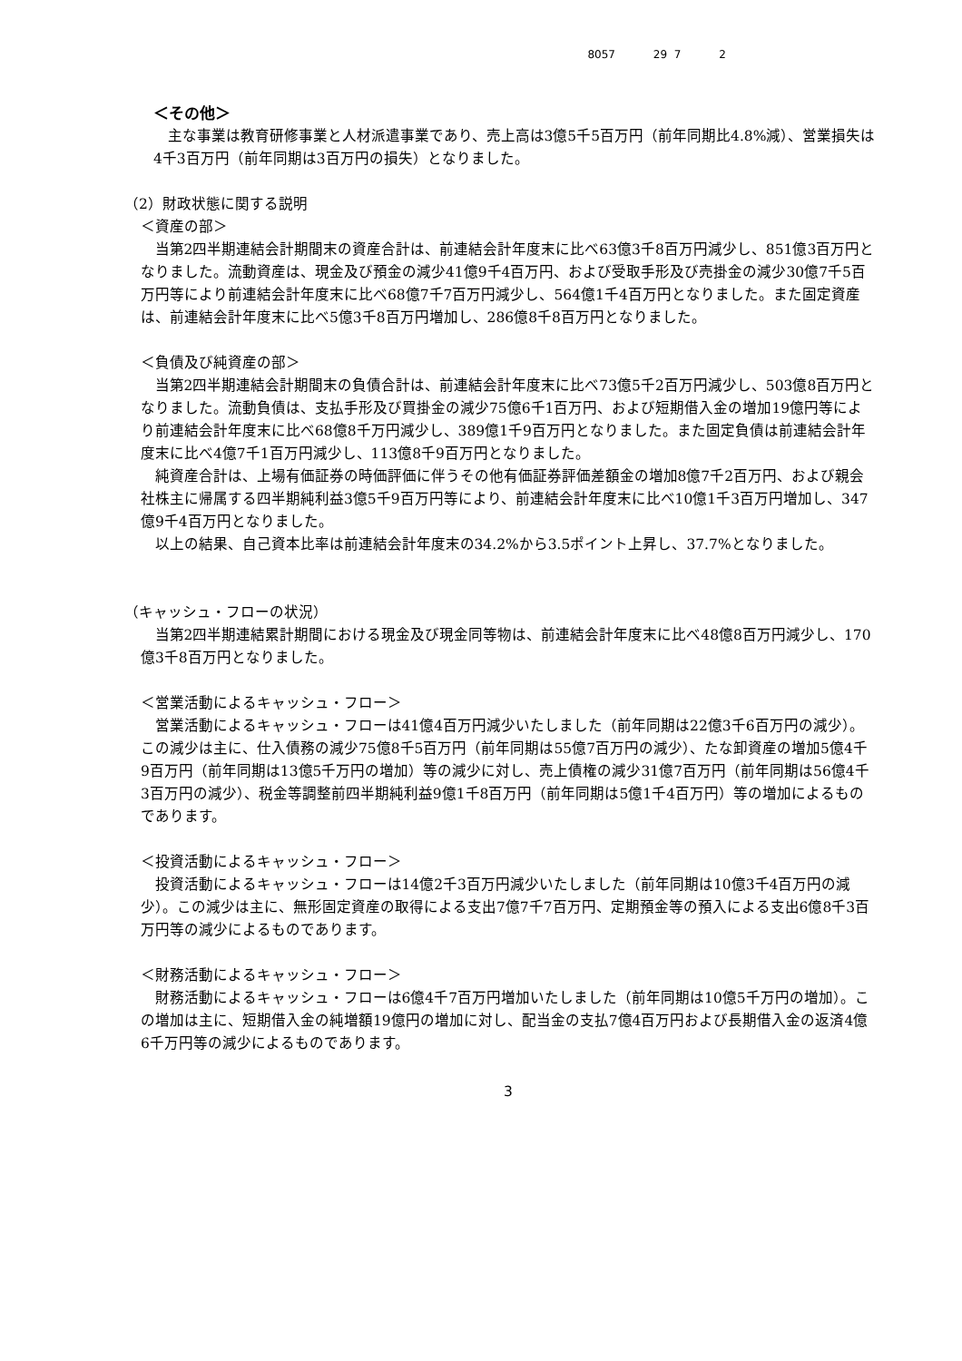8057 29 7 2
＜その他＞
主な事業は教育研修事業と人材派遣事業であり、売上高は3億5千5百万円（前年同期比4.8%減）、営業損失は4千3百万円（前年同期は3百万円の損失）となりました。
（2）財政状態に関する説明
＜資産の部＞
当第2四半期連結会計期間末の資産合計は、前連結会計年度末に比べ63億3千8百万円減少し、851億3百万円となりました。流動資産は、現金及び預金の減少41億9千4百万円、および受取手形及び売掛金の減少30億7千5百万円等により前連結会計年度末に比べ68億7千7百万円減少し、564億1千4百万円となりました。また固定資産は、前連結会計年度末に比べ5億3千8百万円増加し、286億8千8百万円となりました。
＜負債及び純資産の部＞
当第2四半期連結会計期間末の負債合計は、前連結会計年度末に比べ73億5千2百万円減少し、503億8百万円となりました。流動負債は、支払手形及び買掛金の減少75億6千1百万円、および短期借入金の増加19億円等により前連結会計年度末に比べ68億8千万円減少し、389億1千9百万円となりました。また固定負債は前連結会計年度末に比べ4億7千1百万円減少し、113億8千9百万円となりました。
純資産合計は、上場有価証券の時価評価に伴うその他有価証券評価差額金の増加8億7千2百万円、および親会社株主に帰属する四半期純利益3億5千9百万円等により、前連結会計年度末に比べ10億1千3百万円増加し、347億9千4百万円となりました。
以上の結果、自己資本比率は前連結会計年度末の34.2%から3.5ポイント上昇し、37.7%となりました。
（キャッシュ・フローの状況）
当第2四半期連結累計期間における現金及び現金同等物は、前連結会計年度末に比べ48億8百万円減少し、170億3千8百万円となりました。
＜営業活動によるキャッシュ・フロー＞
営業活動によるキャッシュ・フローは41億4百万円減少いたしました（前年同期は22億3千6百万円の減少）。この減少は主に、仕入債務の減少75億8千5百万円（前年同期は55億7百万円の減少）、たな卸資産の増加5億4千9百万円（前年同期は13億5千万円の増加）等の減少に対し、売上債権の減少31億7百万円（前年同期は56億4千3百万円の減少）、税金等調整前四半期純利益9億1千8百万円（前年同期は5億1千4百万円）等の増加によるものであります。
＜投資活動によるキャッシュ・フロー＞
投資活動によるキャッシュ・フローは14億2千3百万円減少いたしました（前年同期は10億3千4百万円の減少）。この減少は主に、無形固定資産の取得による支出7億7千7百万円、定期預金等の預入による支出6億8千3百万円等の減少によるものであります。
＜財務活動によるキャッシュ・フロー＞
財務活動によるキャッシュ・フローは6億4千7百万円増加いたしました（前年同期は10億5千万円の増加）。この増加は主に、短期借入金の純増額19億円の増加に対し、配当金の支払7億4百万円および長期借入金の返済4億6千万円等の減少によるものであります。
3